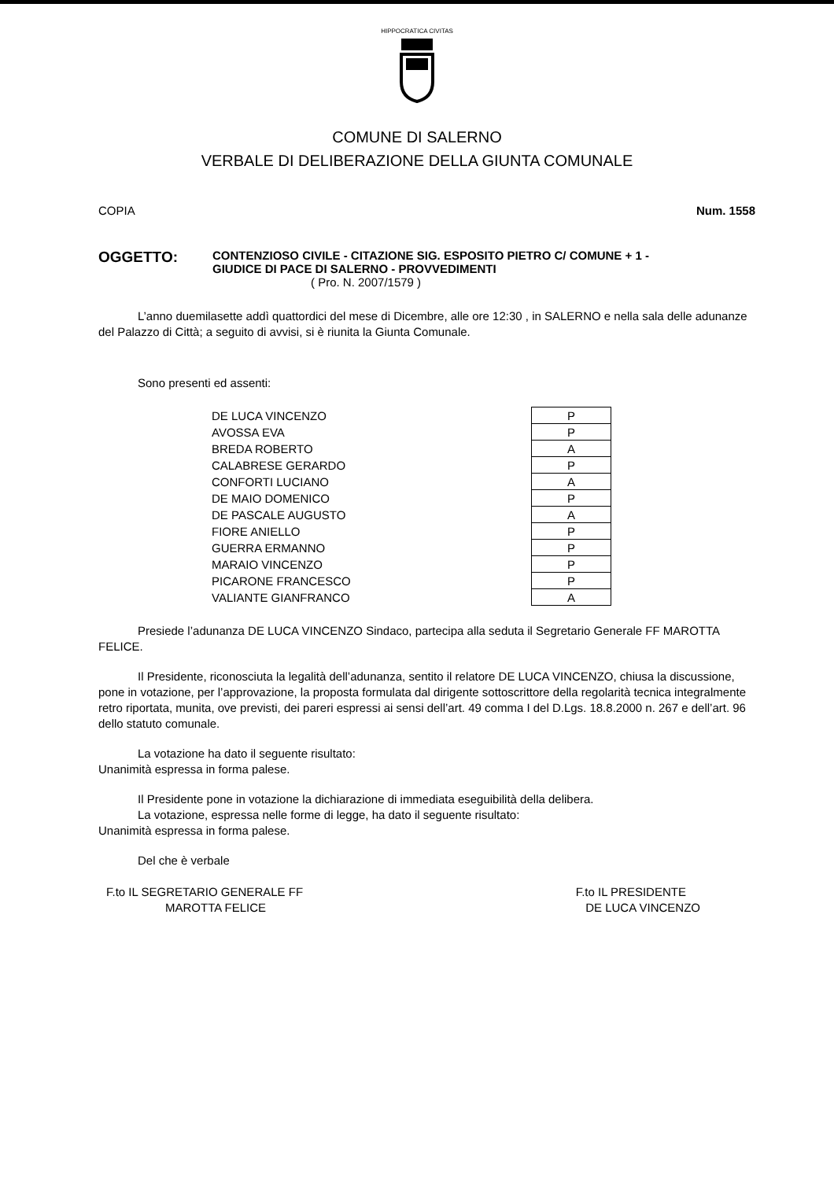HIPPOCRATICA CIVITAS
COMUNE DI SALERNO
VERBALE DI DELIBERAZIONE DELLA GIUNTA COMUNALE
COPIA Num. 1558
OGGETTO:
CONTENZIOSO CIVILE - CITAZIONE SIG. ESPOSITO PIETRO C/ COMUNE + 1 -
GIUDICE DI PACE DI SALERNO - PROVVEDIMENTI
( Pro. N. 2007/1579 )
L’anno duemilasette addì quattordici del mese di Dicembre, alle ore 12:30 , in SALERNO e nella sala delle adunanze del Palazzo di Città; a seguito di avvisi, si è riunita la Giunta Comunale.
Sono presenti ed assenti:
| DE LUCA VINCENZO | P |
| AVOSSA EVA | P |
| BREDA ROBERTO | A |
| CALABRESE GERARDO | P |
| CONFORTI LUCIANO | A |
| DE MAIO DOMENICO | P |
| DE PASCALE AUGUSTO | A |
| FIORE ANIELLO | P |
| GUERRA ERMANNO | P |
| MARAIO VINCENZO | P |
| PICARONE FRANCESCO | P |
| VALIANTE GIANFRANCO | A |
Presiede l’adunanza DE LUCA VINCENZO Sindaco, partecipa alla seduta il Segretario Generale FF MAROTTA FELICE.
Il Presidente, riconosciuta la legalità dell’adunanza, sentito il relatore DE LUCA VINCENZO, chiusa la discussione, pone in votazione, per l’approvazione, la proposta formulata dal dirigente sottoscrittore della regolarità tecnica integralmente retro riportata, munita, ove previsti, dei pareri espressi ai sensi dell’art. 49 comma I del D.Lgs. 18.8.2000 n. 267 e dell’art. 96 dello statuto comunale.
La votazione ha dato il seguente risultato:
Unanimità espressa in forma palese.
Il Presidente pone in votazione la dichiarazione di immediata eseguibilità della delibera.
La votazione, espressa nelle forme di legge, ha dato il seguente risultato:
Unanimità espressa in forma palese.
Del che è verbale
F.to IL SEGRETARIO GENERALE FF
MAROTTA FELICE
F.to IL PRESIDENTE
DE LUCA VINCENZO